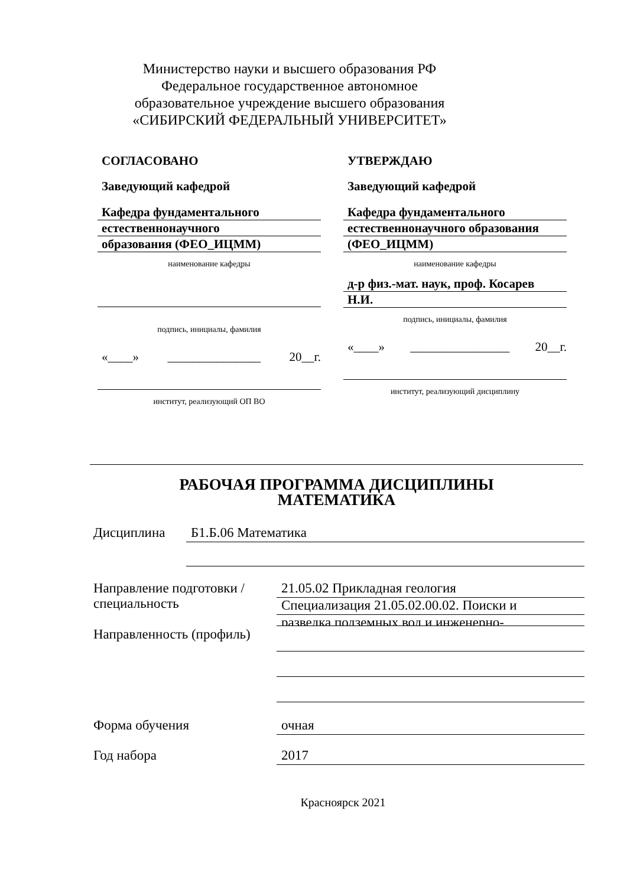Министерство науки и высшего образования РФ
Федеральное государственное автономное образовательное учреждение высшего образования
«СИБИРСКИЙ ФЕДЕРАЛЬНЫЙ УНИВЕРСИТЕТ»
СОГЛАСОВАНО
Заведующий кафедрой
Кафедра фундаментального
естественнонаучного
образования (ФЕО_ИЦММ)
наименование кафедры
подпись, инициалы, фамилия
«____» _______________ 20__г.
институт, реализующий ОП ВО
УТВЕРЖДАЮ
Заведующий кафедрой
Кафедра фундаментального
естественнонаучного образования
(ФЕО_ИЦММ)
наименование кафедры
д-р физ.-мат. наук, проф. Косарев
Н.И.
подпись, инициалы, фамилия
«____» ________________ 20__г.
институт, реализующий дисциплину
РАБОЧАЯ ПРОГРАММА ДИСЦИПЛИНЫ
МАТЕМАТИКА
Дисциплина
Б1.Б.06 Математика
Направление подготовки / специальность
Направленность (профиль)
21.05.02 Прикладная геология
Специализация 21.05.02.00.02. Поиски и
разведка подземных вод и инженерно-
Форма обучения
очная
Год набора
2017
Красноярск 2021